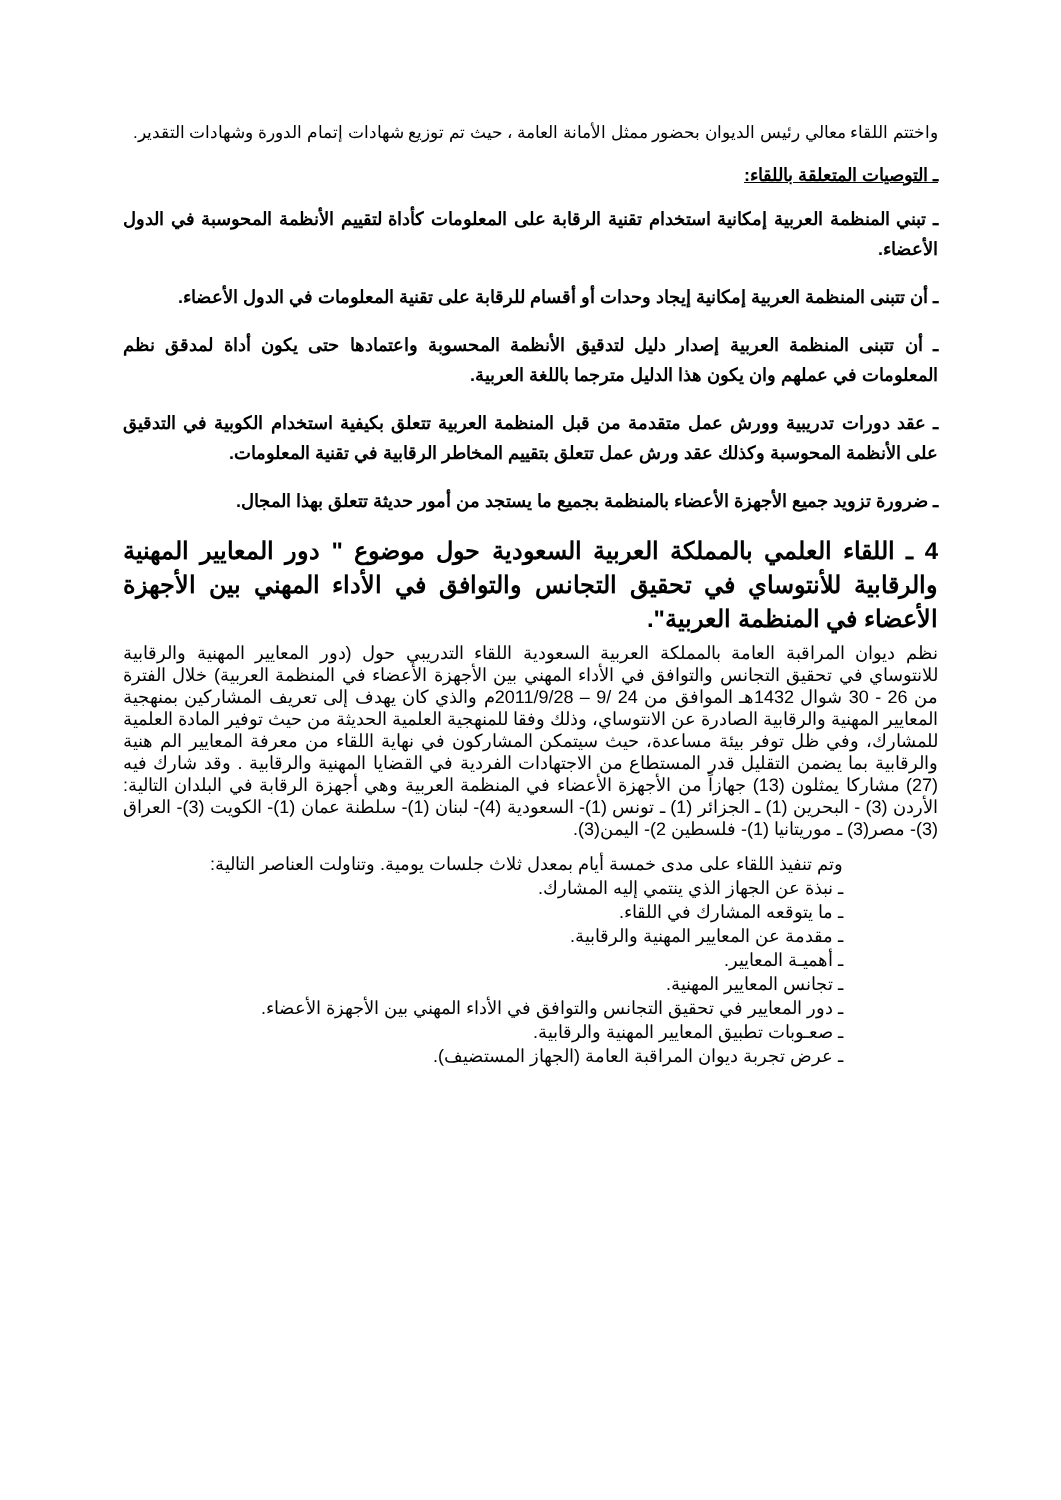واختتم اللقاء معالي رئيس الديوان بحضور ممثل الأمانة العامة ، حيث تم توزيع شهادات إتمام الدورة وشهادات التقدير.
ـ التوصيات المتعلقة باللقاء:
ـ تبني المنظمة العربية إمكانية استخدام تقنية الرقابة على المعلومات كأداة لتقييم الأنظمة المحوسبة في الدول الأعضاء.
ـ أن تتبنى المنظمة العربية إمكانية إيجاد وحدات أو أقسام للرقابة على تقنية المعلومات في الدول الأعضاء.
ـ أن تتبنى المنظمة العربية إصدار دليل لتدقيق الأنظمة المحسوبة واعتمادها حتى يكون أداة لمدقق نظم المعلومات في عملهم وان يكون هذا الدليل مترجما باللغة العربية.
ـ عقد دورات تدريبية وورش عمل متقدمة من قبل المنظمة العربية تتعلق بكيفية استخدام الكوبية في التدقيق على الأنظمة المحوسبة وكذلك عقد ورش عمل تتعلق بتقييم المخاطر الرقابية في تقنية المعلومات.
ـ ضرورة تزويد جميع الأجهزة الأعضاء بالمنظمة بجميع ما يستجد من أمور حديثة تتعلق بهذا المجال.
4 ـ اللقاء العلمي بالمملكة العربية السعودية حول موضوع " دور المعايير المهنية والرقابية للأنتوساي في تحقيق التجانس والتوافق في الأداء المهني بين الأجهزة الأعضاء في المنظمة العربية".
نظم ديوان المراقبة العامة بالمملكة العربية السعودية اللقاء التدريبي حول (دور المعايير المهنية والرقابية للانتوساي في تحقيق التجانس والتوافق في الأداء المهني بين الأجهزة الأعضاء في المنظمة العربية) خلال الفترة من 26 - 30 شوال 1432هـ الموافق من 24 /9 – 2011/9/28م والذي كان يهدف إلى تعريف المشاركين بمنهجية المعايير المهنية والرقابية الصادرة عن الانتوساي، وذلك وفقا للمنهجية العلمية الحديثة من حيث توفير المادة العلمية للمشارك، وفي ظل توفر بيئة مساعدة، حيث سيتمكن المشاركون في نهاية اللقاء من معرفة المعايير الم هنية والرقابية بما يضمن التقليل قدر المستطاع من الاجتهادات الفردية في القضايا المهنية والرقابية . وقد شارك فيه (27) مشاركا يمثلون (13) جهازاً من الأجهزة الأعضاء في المنظمة العربية وهي أجهزة الرقابة في البلدان التالية: الأردن (3) - البحرين (1) ـ الجزائر (1) ـ تونس (1)- السعودية (4)- لبنان (1)- سلطنة عمان (1)- الكويت (3)- العراق (3)- مصر(3) ـ موريتانيا (1)- فلسطين 2)- اليمن(3).
وتم تنفيذ اللقاء على مدى خمسة أيام بمعدل ثلاث جلسات يومية. وتناولت العناصر التالية:
ـ نبذة عن الجهاز الذي ينتمي إليه المشارك.
ـ ما يتوقعه المشارك في اللقاء.
ـ مقدمة عن المعايير المهنية والرقابية.
ـ أهميـة المعايير.
ـ تجانس المعايير المهنية.
ـ دور المعايير في تحقيق التجانس والتوافق في الأداء المهني بين الأجهزة الأعضاء.
ـ صعـوبات تطبيق المعايير المهنية والرقابية.
ـ عرض تجربة ديوان المراقبة العامة (الجهاز المستضيف).